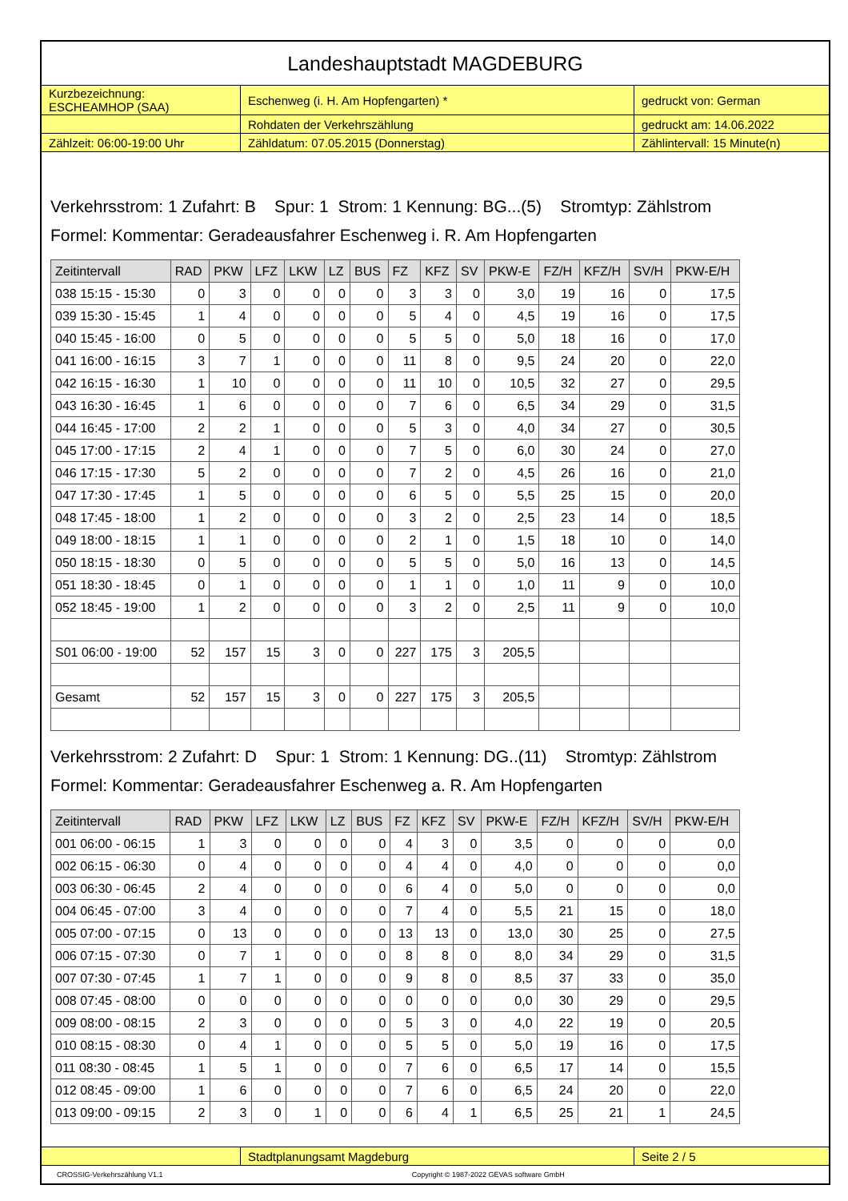Landeshauptstadt MAGDEBURG
| Kurzbezeichnung: ESCHEAMHOP (SAA) | Eschenweg (i. H. Am Hopfengarten) * | gedruckt von: German |
| | Rohdaten der Verkehrszählung | gedruckt am: 14.06.2022 |
| Zählzeit: 06:00-19:00 Uhr | Zähldatum: 07.05.2015 (Donnerstag) | Zählintervall: 15 Minute(n) |
Verkehrsstrom: 1 Zufahrt: B Spur: 1 Strom: 1 Kennung: BG...(5) Stromtyp: Zählstrom
Formel: Kommentar: Geradeausfahrer Eschenweg i. R. Am Hopfengarten
| Zeitintervall | RAD | PKW | LFZ | LKW | LZ | BUS | FZ | KFZ | SV | PKW-E | FZ/H | KFZ/H | SV/H | PKW-E/H |
| --- | --- | --- | --- | --- | --- | --- | --- | --- | --- | --- | --- | --- | --- | --- |
| 038 15:15 - 15:30 | 0 | 3 | 0 | 0 | 0 | 0 | 3 | 3 | 0 | 3,0 | 19 | 16 | 0 | 17,5 |
| 039 15:30 - 15:45 | 1 | 4 | 0 | 0 | 0 | 0 | 5 | 4 | 0 | 4,5 | 19 | 16 | 0 | 17,5 |
| 040 15:45 - 16:00 | 0 | 5 | 0 | 0 | 0 | 0 | 5 | 5 | 0 | 5,0 | 18 | 16 | 0 | 17,0 |
| 041 16:00 - 16:15 | 3 | 7 | 1 | 0 | 0 | 0 | 11 | 8 | 0 | 9,5 | 24 | 20 | 0 | 22,0 |
| 042 16:15 - 16:30 | 1 | 10 | 0 | 0 | 0 | 0 | 11 | 10 | 0 | 10,5 | 32 | 27 | 0 | 29,5 |
| 043 16:30 - 16:45 | 1 | 6 | 0 | 0 | 0 | 0 | 7 | 6 | 0 | 6,5 | 34 | 29 | 0 | 31,5 |
| 044 16:45 - 17:00 | 2 | 2 | 1 | 0 | 0 | 0 | 5 | 3 | 0 | 4,0 | 34 | 27 | 0 | 30,5 |
| 045 17:00 - 17:15 | 2 | 4 | 1 | 0 | 0 | 0 | 7 | 5 | 0 | 6,0 | 30 | 24 | 0 | 27,0 |
| 046 17:15 - 17:30 | 5 | 2 | 0 | 0 | 0 | 0 | 7 | 2 | 0 | 4,5 | 26 | 16 | 0 | 21,0 |
| 047 17:30 - 17:45 | 1 | 5 | 0 | 0 | 0 | 0 | 6 | 5 | 0 | 5,5 | 25 | 15 | 0 | 20,0 |
| 048 17:45 - 18:00 | 1 | 2 | 0 | 0 | 0 | 0 | 3 | 2 | 0 | 2,5 | 23 | 14 | 0 | 18,5 |
| 049 18:00 - 18:15 | 1 | 1 | 0 | 0 | 0 | 0 | 2 | 1 | 0 | 1,5 | 18 | 10 | 0 | 14,0 |
| 050 18:15 - 18:30 | 0 | 5 | 0 | 0 | 0 | 0 | 5 | 5 | 0 | 5,0 | 16 | 13 | 0 | 14,5 |
| 051 18:30 - 18:45 | 0 | 1 | 0 | 0 | 0 | 0 | 1 | 1 | 0 | 1,0 | 11 | 9 | 0 | 10,0 |
| 052 18:45 - 19:00 | 1 | 2 | 0 | 0 | 0 | 0 | 3 | 2 | 0 | 2,5 | 11 | 9 | 0 | 10,0 |
| S01 06:00 - 19:00 | 52 | 157 | 15 | 3 | 0 | 0 | 227 | 175 | 3 | 205,5 | | | | |
| Gesamt | 52 | 157 | 15 | 3 | 0 | 0 | 227 | 175 | 3 | 205,5 | | | | |
Verkehrsstrom: 2 Zufahrt: D Spur: 1 Strom: 1 Kennung: DG..(11) Stromtyp: Zählstrom
Formel: Kommentar: Geradeausfahrer Eschenweg a. R. Am Hopfengarten
| Zeitintervall | RAD | PKW | LFZ | LKW | LZ | BUS | FZ | KFZ | SV | PKW-E | FZ/H | KFZ/H | SV/H | PKW-E/H |
| --- | --- | --- | --- | --- | --- | --- | --- | --- | --- | --- | --- | --- | --- | --- |
| 001 06:00 - 06:15 | 1 | 3 | 0 | 0 | 0 | 0 | 4 | 3 | 0 | 3,5 | 0 | 0 | 0 | 0,0 |
| 002 06:15 - 06:30 | 0 | 4 | 0 | 0 | 0 | 0 | 4 | 4 | 0 | 4,0 | 0 | 0 | 0 | 0,0 |
| 003 06:30 - 06:45 | 2 | 4 | 0 | 0 | 0 | 0 | 6 | 4 | 0 | 5,0 | 0 | 0 | 0 | 0,0 |
| 004 06:45 - 07:00 | 3 | 4 | 0 | 0 | 0 | 0 | 7 | 4 | 0 | 5,5 | 21 | 15 | 0 | 18,0 |
| 005 07:00 - 07:15 | 0 | 13 | 0 | 0 | 0 | 0 | 13 | 13 | 0 | 13,0 | 30 | 25 | 0 | 27,5 |
| 006 07:15 - 07:30 | 0 | 7 | 1 | 0 | 0 | 0 | 8 | 8 | 0 | 8,0 | 34 | 29 | 0 | 31,5 |
| 007 07:30 - 07:45 | 1 | 7 | 1 | 0 | 0 | 0 | 9 | 8 | 0 | 8,5 | 37 | 33 | 0 | 35,0 |
| 008 07:45 - 08:00 | 0 | 0 | 0 | 0 | 0 | 0 | 0 | 0 | 0 | 0,0 | 30 | 29 | 0 | 29,5 |
| 009 08:00 - 08:15 | 2 | 3 | 0 | 0 | 0 | 0 | 5 | 3 | 0 | 4,0 | 22 | 19 | 0 | 20,5 |
| 010 08:15 - 08:30 | 0 | 4 | 1 | 0 | 0 | 0 | 5 | 5 | 0 | 5,0 | 19 | 16 | 0 | 17,5 |
| 011 08:30 - 08:45 | 1 | 5 | 1 | 0 | 0 | 0 | 7 | 6 | 0 | 6,5 | 17 | 14 | 0 | 15,5 |
| 012 08:45 - 09:00 | 1 | 6 | 0 | 0 | 0 | 0 | 7 | 6 | 0 | 6,5 | 24 | 20 | 0 | 22,0 |
| 013 09:00 - 09:15 | 2 | 3 | 0 | 1 | 0 | 0 | 6 | 4 | 1 | 6,5 | 25 | 21 | 1 | 24,5 |
| | Stadtplanungsamt Magdeburg | Seite 2 / 5 |
CROSSIG-Verkehrszählung V1.1 Copyright © 1987-2022 GEVAS software GmbH